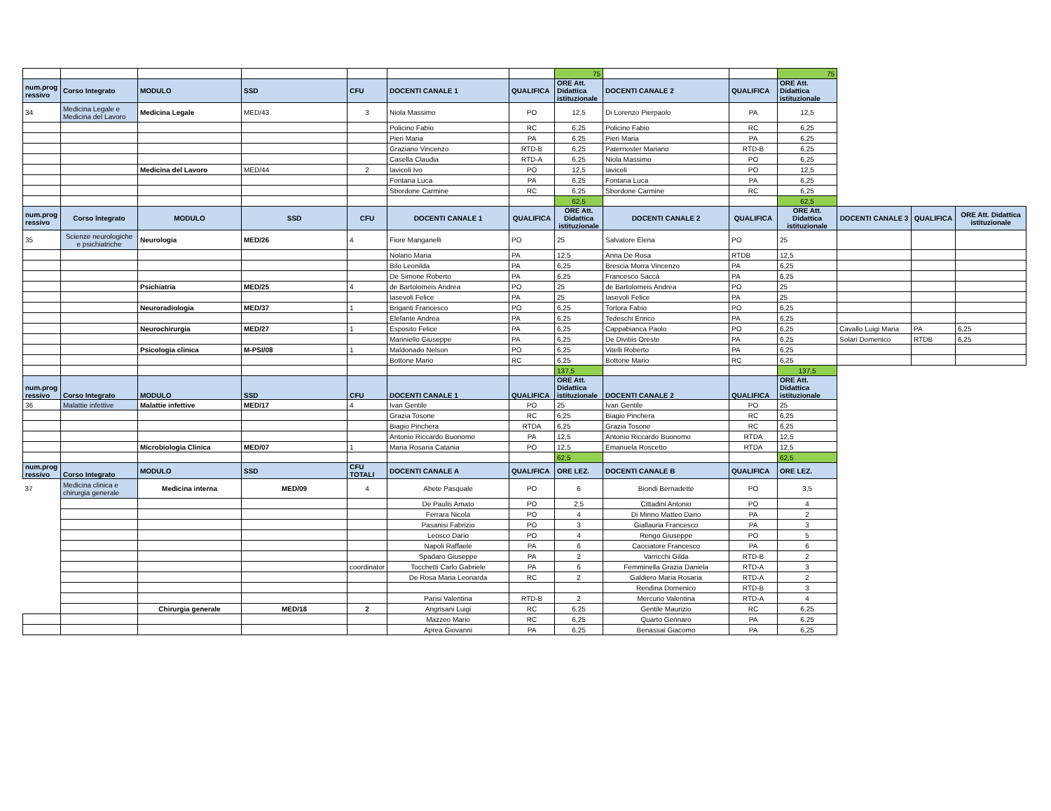| | | | | | | | 75 | | | 75 | | | |
| num.prog ressivo | Corso Integrato | MODULO | SSD | CFU | DOCENTI CANALE 1 | QUALIFICA | ORE Att. Didattica istituzionale | DOCENTI CANALE 2 | QUALIFICA | ORE Att. Didattica istituzionale | | | |
| 34 | Medicina Legale e Medicina del Lavoro | Medicina Legale | MED/43 | 3 | Niola Massimo | PO | 12,5 | Di Lorenzo Pierpaolo | PA | 12,5 | | | |
| | | | | | Policino Fabio | RC | 6,25 | Policino Fabio | RC | 6,25 | | | |
| | | | | | Pieri Maria | PA | 6,25 | Pieri Maria | PA | 6,25 | | | |
| | | | | | Graziano Vincenzo | RTD-B | 6,25 | Paternoster Mariano | RTD-B | 6,25 | | | |
| | | | | | Casella Claudia | RTD-A | 6,25 | Niola Massimo | PO | 6,25 | | | |
| | | Medicina del Lavoro | MED/44 | 2 | Iavicoli Ivo | PO | 12,5 | Iavicoli | PO | 12,5 | | | |
| | | | | | Fontana Luca | PA | 6,25 | Fontana Luca | PA | 6,25 | | | |
| | | | | | Sbordone Carmine | RC | 6,25 | Sbordone Carmine | RC | 6,25 | | | |
| | | | | | | | 62,5 | | | 62,5 | | | |
| num.prog ressivo | Corso Integrato | MODULO | SSD | CFU | DOCENTI CANALE 1 | QUALIFICA | ORE Att. Didattica istituzionale | DOCENTI CANALE 2 | QUALIFICA | ORE Att. Didattica istituzionale | DOCENTI CANALE 3 | QUALIFICA | ORE Att. Didattica istituzionale |
| 35 | Scienze neurologiche e psichiatriche | Neurologia | MED/26 | 4 | Fiore Manganelli | PO | 25 | Salvatore Elena | PO | 25 | | | |
| | | | | | Nolano Maria | PA | 12,5 | Anna De Rosa | RTDB | 12,5 | | | |
| | | | | | Bilo Leonilda | PA | 6,25 | Brescia Morra Vincenzo | PA | 6,25 | | | |
| | | | | | De Simone Roberto | PA | 6,25 | Francesco Saccà | PA | 6,25 | | | |
| | | Psichiatria | MED/25 | 4 | de Bartolomeis Andrea | PO | 25 | de Bartolomeis Andrea | PO | 25 | | | |
| | | | | | Iasevoli Felice | PA | 25 | Iasevoli Felice | PA | 25 | | | |
| | | Neuroradiologia | MED/37 | 1 | Briganti Francesco | PO | 6,25 | Tortora Fabio | PO | 6,25 | | | |
| | | | | | Elefante Andrea | PA | 6,25 | Tedeschi Enrico | PA | 6,25 | | | |
| | | Neurochirurgia | MED/27 | 1 | Esposito Felice | PA | 6,25 | Cappabianca Paolo | PO | 6,25 | Cavallo Luigi Maria | PA | 6,25 |
| | | | | | Mariniello Giuseppe | PA | 6,25 | De Divitiis Oreste | PA | 6,25 | Solari Domenico | RTDB | 6,25 |
| | | Psicologia clinica | M-PSI/08 | 1 | Maldonado Nelson | PO | 6,25 | Vitelli Roberto | PA | 6,25 | | | |
| | | | | | Bottone Mario | RC | 6,25 | Bottone Mario | RC | 6,25 | | | |
| | | | | | | | 137,5 | | | 137,5 | | | |
| num.prog ressivo | Corso Integrato | MODULO | SSD | CFU | DOCENTI CANALE 1 | QUALIFICA | ORE Att. Didattica istituzionale | DOCENTI CANALE 2 | QUALIFICA | ORE Att. Didattica istituzionale | | | |
| 36 | Malattie infettive | Malattie infettive | MED/17 | 4 | Ivan Gentile | PO | 25 | Ivan Gentile | PO | 25 | | | |
| | | | | | Grazia Tosone | RC | 6,25 | Biagio Pinchera | RC | 6,25 | | | |
| | | | | | Biagio Pinchera | RTDA | 6,25 | Grazia Tosone | RC | 6,25 | | | |
| | | | | | Antonio Riccardo Buonomo | PA | 12,5 | Antonio Riccardo Buonomo | RTDA | 12,5 | | | |
| | | Microbiologia Clinica | MED/07 | 1 | Maria Rosaria Catania | PO | 12,5 | Emanuela Roscetto | RTDA | 12,5 | | | |
| | | | | | | | 62,5 | | | 62,5 | | | |
| num.prog ressivo | Corso Integrato | MODULO | SSD | CFU TOTALI | DOCENTI CANALE A | QUALIFICA | ORE LEZ. | DOCENTI CANALE B | QUALIFICA | ORE LEZ. | | | |
| 37 | Medicina clinica e chirurgia generale | Medicina interna | MED/09 | 4 | Abete Pasquale | PO | 6 | Biondi Bernadette | PO | 3,5 | | | |
| | | | | | De Paulis Amato | PO | 2,5 | Cittadini Antonio | PO | 4 | | | |
| | | | | | Ferrara Nicola | PO | 4 | Di Minno Matteo Dario | PA | 2 | | | |
| | | | | | Pasanisi Fabrizio | PO | 3 | Giallauria Francesco | PA | 3 | | | |
| | | | | | Leosco Dario | PO | 4 | Rengo Giuseppe | PO | 5 | | | |
| | | | | | Napoli Raffaele | PA | 6 | Cacciatore Francesco | PA | 6 | | | |
| | | | | | Spadaro Giuseppe | PA | 2 | Varricchi Gilda | RTD-B | 2 | | | |
| | | | | coordinator | Tocchetti Carlo Gabriele | PA | 6 | Femminella Grazia Daniela | RTD-A | 3 | | | |
| | | | | | De Rosa Maria Leonarda | RC | 2 | Galdiero Maria Rosaria | RTD-A | 2 | | | |
| | | | | | | | | Rendina Domenico | RTD-B | 3 | | | |
| | | | | | Parisi Valentina | RTD-B | 2 | Mercurio Valentina | RTD-A | 4 | | | |
| | | Chirurgia generale | MED/18 | 2 | Angrisani Luigi | RC | 6,25 | Gentile Maurizio | RC | 6,25 | | | |
| | | | | | Mazzeo Mario | RC | 6,25 | Quarto Gennaro | PA | 6,25 | | | |
| | | | | | Aprea Giovanni | PA | 6,25 | Benassai Giacomo | PA | 6,25 | | | |